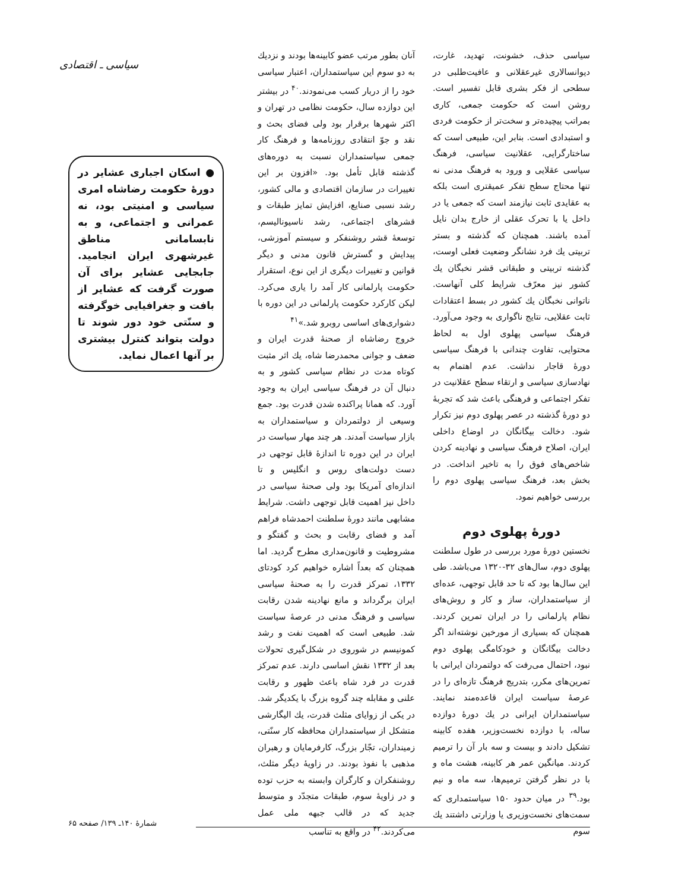سیاسی ـ اقتصادی
سیاسی حذف، خشونت، تهدید، غارت، دیوانسالاری غیرعقلانی و عافیت‌طلبی در سطحی از فکر بشری قابل تفسیر است. روشن است که حکومت جمعی، کاری بمراتب پیچیده‌تر و سخت‌تر از حکومت فردی و استبدادی است. بنابر این، طبیعی است که ساختارگرایی، عقلانیت سیاسی، فرهنگ سیاسی عقلایی و ورود به فرهنگ مدنی نه تنها محتاج سطح تفکر عمیقتری است بلکه به عقایدی ثابت نیازمند است که جمعی یا در داخل یا با تحرک عقلی از خارج بدان نایل آمده باشند. همچنان که گذشته و بستر تربیتی یك فرد نشانگر وضعیت فعلی اوست، گذشته تربیتی و طبقاتی قشر نخبگان یك کشور نیز معرّف شرایط کلی آنهاست. ناتوانی نخبگان یك کشور در بسط اعتقادات ثابت عقلایی، نتایج ناگواری به وجود می‌آورد. فرهنگ سیاسی پهلوی اول به لحاظ محتوایی، تفاوت چندانی با فرهنگ سیاسی دورهٔ قاجار نداشت. عدم اهتمام به نهادسازی سیاسی و ارتقاء سطح عقلانیت در تفکر اجتماعی و فرهنگی باعث شد که تجربهٔ دو دورهٔ گذشته در عصر پهلوی دوم نیز تکرار شود. دخالت بیگانگان در اوضاع داخلی ایران، اصلاح فرهنگ سیاسی و نهادینه کردن شاخص‌های فوق را به تاخیر انداخت. در بخش بعد، فرهنگ سیاسی پهلوی دوم را بررسی خواهیم نمود.
دورهٔ پهلوی دوم
نخستین دورهٔ مورد بررسی در طول سلطنت پهلوی دوم، سال‌های ۳۲-۱۳۲۰ می‌باشد. طی این سال‌ها بود که تا حد قابل توجهی، عده‌ای از سیاستمداران، ساز و کار و روش‌های نظام پارلمانی را در ایران تمرین کردند. همچنان که بسیاری از مورخین نوشته‌اند اگر دخالت بیگانگان و خودکامگی پهلوی دوم نبود، احتمال می‌رفت که دولتمردان ایرانی با تمرین‌های مکرر، بتدریج فرهنگ تازه‌ای را در عرصهٔ سیاست ایران قاعده‌مند نمایند. سیاستمداران ایرانی در یك دورهٔ دوازده ساله، با دوازده نخست‌وزیر، هفده کابینه تشکیل دادند و بیست و سه بار آن را ترمیم کردند. میانگین عمر هر کابینه، هشت ماه و با در نظر گرفتن ترمیم‌ها، سه ماه و نیم بود.<sup>۳۹</sup> در میان حدود ۱۵۰ سیاستمداری که سمت‌های نخست‌وزیری یا وزارتی داشتند یك سوم
آنان بطور مرتب عضو کابینه‌ها بودند و نزدیك به دو سوم این سیاستمداران، اعتبار سیاسی خود را از دربار کسب می‌نمودند.<sup>۴۰</sup> در بیشتر این دوازده سال، حکومت نظامی در تهران و اکثر شهرها برقرار بود ولی فضای بحث و نقد و جوّ انتقادی روزنامه‌ها و فرهنگ کار جمعی سیاستمداران نسبت به دوره‌های گذشته قابل تأمل بود. «افزون بر این تغییرات در سازمان اقتصادی و مالی کشور، رشد نسبی صنایع، افزایش تمایز طبقات و قشرهای اجتماعی، رشد ناسیونالیسم، توسعهٔ قشر روشنفکر و سیستم آموزشی، پیدایش و گسترش قانون مدنی و دیگر قوانین و تغییرات دیگری از این نوع، استقرار حکومت پارلمانی کار آمد را یاری می‌کرد. لیکن کارکرد حکومت پارلمانی در این دوره با دشواری‌های اساسی روبرو شد.»<sup>۴۱</sup>
خروج رضاشاه از صحنهٔ قدرت ایران و ضعف و جوانی محمدرضا شاه، یك اثر مثبت کوتاه مدت در نظام سیاسی کشور و به دنبال آن در فرهنگ سیاسی ایران به وجود آورد. که همانا پراکنده شدن قدرت بود. جمع وسیعی از دولتمردان و سیاستمداران به بازار سیاست آمدند. هر چند مهار سیاست در ایران در این دوره تا اندازهٔ قابل توجهی در دست دولت‌های روس و انگلیس و تا اندازه‌ای آمریکا بود ولی صحنهٔ سیاسی در داخل نیز اهمیت قابل توجهی داشت. شرایط مشابهی مانند دورهٔ سلطنت احمدشاه فراهم آمد و فضای رقابت و بحث و گفتگو و مشروطیت و قانون‌مداری مطرح گردید. اما همچنان که بعداً اشاره خواهیم کرد کودتای ۱۳۳۲، تمرکز قدرت را به صحنهٔ سیاسی ایران برگرداند و مانع نهادینه شدن رقابت سیاسی و فرهنگ مدنی در عرصهٔ سیاست شد. طبیعی است که اهمیت نفت و رشد کمونیسم در شوروی در شکل‌گیری تحولات بعد از ۱۳۳۲ نقش اساسی دارند. عدم تمرکز قدرت در فرد شاه باعث ظهور و رقابت علنی و مقابله چند گروه بزرگ با یکدیگر شد. در یکی از زوایای مثلث قدرت، یك الیگارشی متشکل از سیاستمداران محافظه کار سنّتی، زمینداران، تجّار بزرگ، کارفرمایان و رهبران مذهبی با نفوذ بودند. در زاویهٔ دیگر مثلث، روشنفکران و کارگران وابسته به حزب توده و در زاویهٔ سوم، طبقات متجدّد و متوسط جدید که در قالب جبهه ملی عمل می‌کردند.<sup>۴۲</sup> در واقع به تناسب
● اسکان اجباری عشایر در دورهٔ حکومت رضاشاه امری سیاسی و امنیتی بود، نه عمرانی و اجتماعی، و به نابسامانی مناطق غیرشهری ایران انجامید. جابجایی عشایر برای آن صورت گرفت که عشایر از بافت و جغرافیایی خوگرفته و سنّتی خود دور شوند تا دولت بتواند کنترل بیشتری بر آنها اعمال نماید.
شمارهٔ ۱۴۰ـ ۱۳۹/ صفحه ۶۵